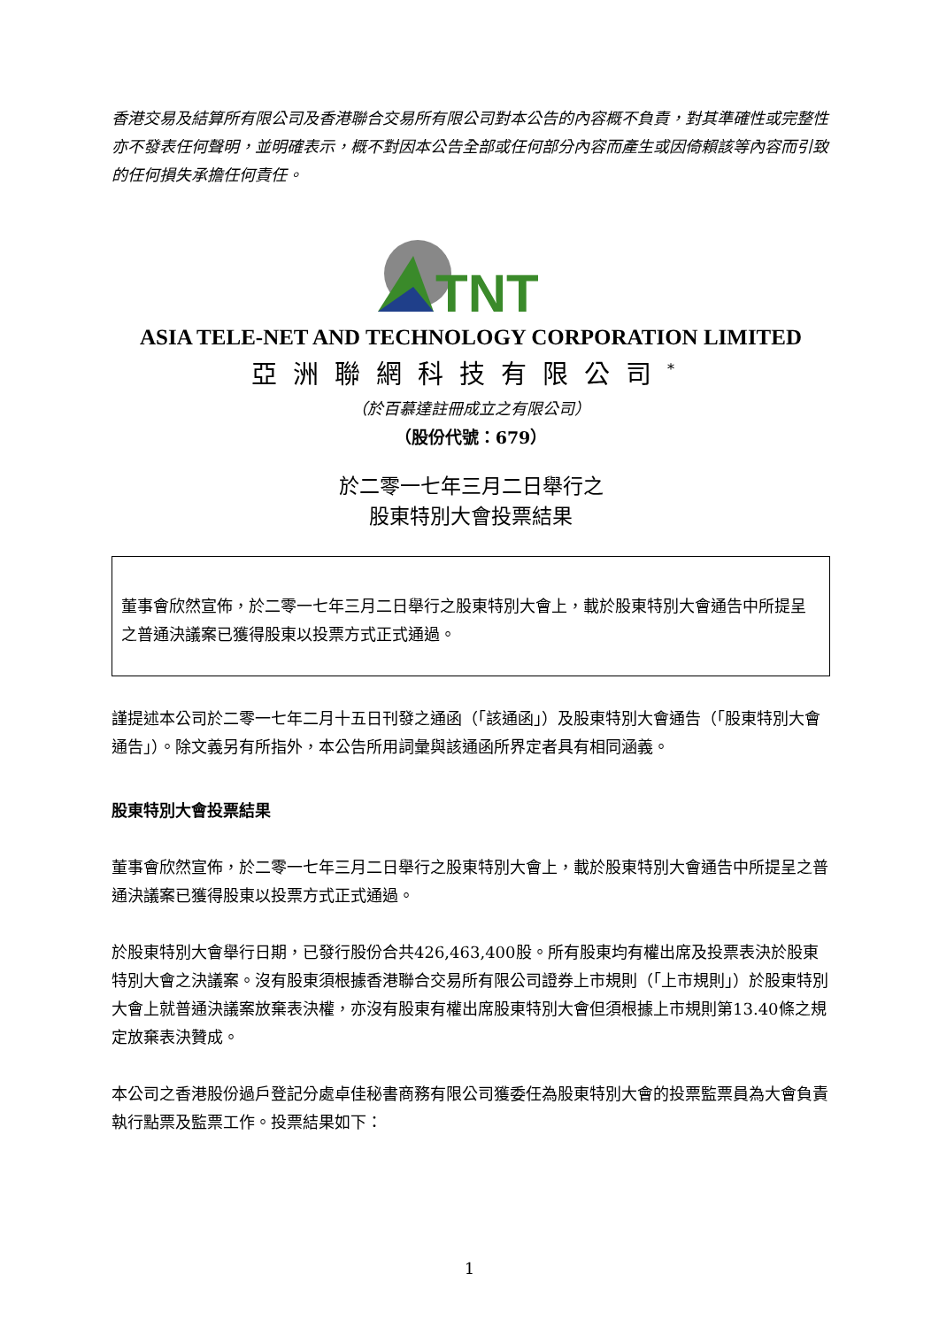香港交易及結算所有限公司及香港聯合交易所有限公司對本公告的內容概不負責，對其準確性或完整性亦不發表任何聲明，並明確表示，概不對因本公告全部或任何部分內容而產生或因倚賴該等內容而引致的任何損失承擔任何責任。
TNT
ASIA TELE-NET AND TECHNOLOGY CORPORATION LIMITED
亞洲聯網科技有限公司<sup>*</sup>
（於百慕達註冊成立之有限公司）
（股份代號：679）
於二零一七年三月二日舉行之
股東特別大會投票結果
董事會欣然宣佈，於二零一七年三月二日舉行之股東特別大會上，載於股東特別大會通告中所提呈之普通決議案已獲得股東以投票方式正式通過。
謹提述本公司於二零一七年二月十五日刊發之通函（「該通函」）及股東特別大會通告（「股東特別大會通告」）。除文義另有所指外，本公告所用詞彙與該通函所界定者具有相同涵義。
股東特別大會投票結果
董事會欣然宣佈，於二零一七年三月二日舉行之股東特別大會上，載於股東特別大會通告中所提呈之普通決議案已獲得股東以投票方式正式通過。
於股東特別大會舉行日期，已發行股份合共426,463,400股。所有股東均有權出席及投票表決於股東特別大會之決議案。沒有股東須根據香港聯合交易所有限公司證券上市規則（「上市規則」）於股東特別大會上就普通決議案放棄表決權，亦沒有股東有權出席股東特別大會但須根據上市規則第13.40條之規定放棄表決贊成。
本公司之香港股份過戶登記分處卓佳秘書商務有限公司獲委任為股東特別大會的投票監票員為大會負責執行點票及監票工作。投票結果如下：
1